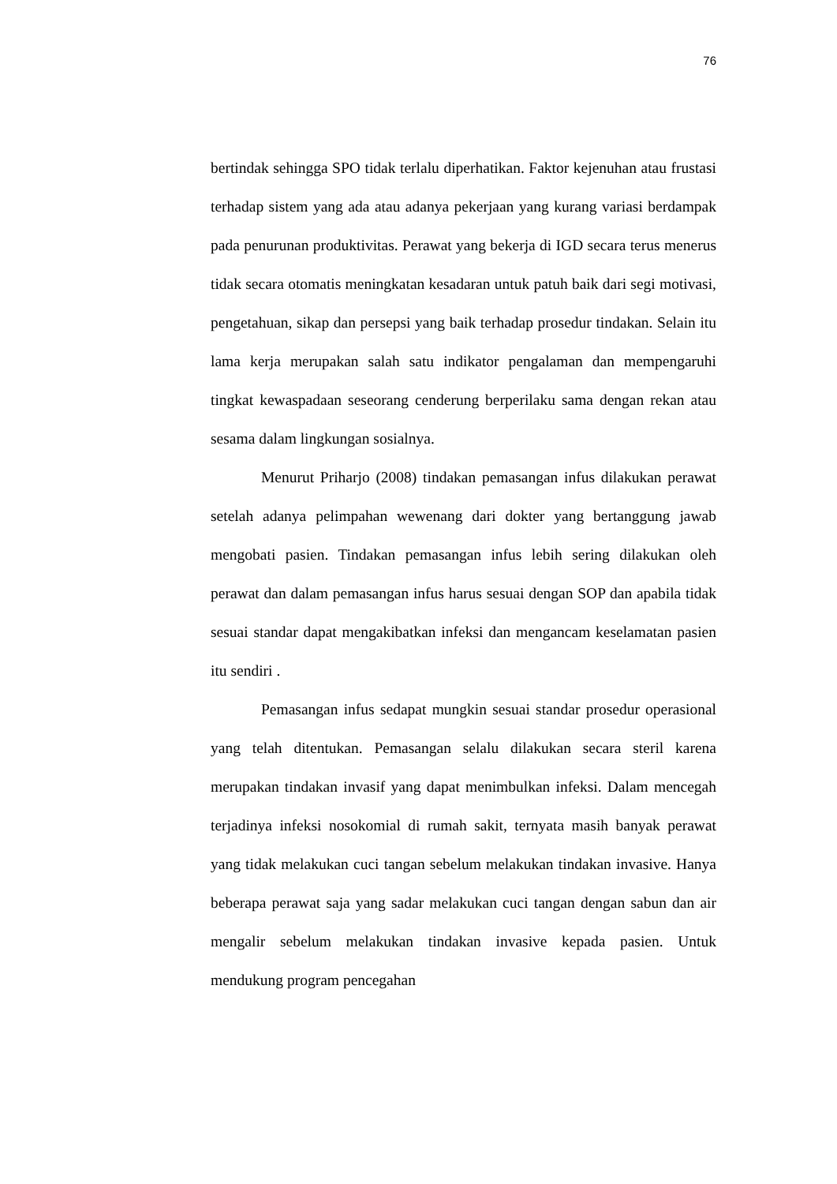76
bertindak sehingga SPO tidak terlalu diperhatikan. Faktor kejenuhan atau frustasi terhadap sistem yang ada atau adanya pekerjaan yang kurang variasi berdampak pada penurunan produktivitas. Perawat yang bekerja di IGD secara terus menerus tidak secara otomatis meningkatan kesadaran untuk patuh baik dari segi motivasi, pengetahuan, sikap dan persepsi yang baik terhadap prosedur tindakan. Selain itu lama kerja merupakan salah satu indikator pengalaman dan mempengaruhi tingkat kewaspadaan seseorang cenderung berperilaku sama dengan rekan atau sesama dalam lingkungan sosialnya.
Menurut Priharjo (2008) tindakan pemasangan infus dilakukan perawat setelah adanya pelimpahan wewenang dari dokter yang bertanggung jawab mengobati pasien. Tindakan pemasangan infus lebih sering dilakukan oleh perawat dan dalam pemasangan infus harus sesuai dengan SOP dan apabila tidak sesuai standar dapat mengakibatkan infeksi dan mengancam keselamatan pasien itu sendiri .
Pemasangan infus sedapat mungkin sesuai standar prosedur operasional yang telah ditentukan. Pemasangan selalu dilakukan secara steril karena merupakan tindakan invasif yang dapat menimbulkan infeksi. Dalam mencegah terjadinya infeksi nosokomial di rumah sakit, ternyata masih banyak perawat yang tidak melakukan cuci tangan sebelum melakukan tindakan invasive. Hanya beberapa perawat saja yang sadar melakukan cuci tangan dengan sabun dan air mengalir sebelum melakukan tindakan invasive kepada pasien. Untuk mendukung program pencegahan